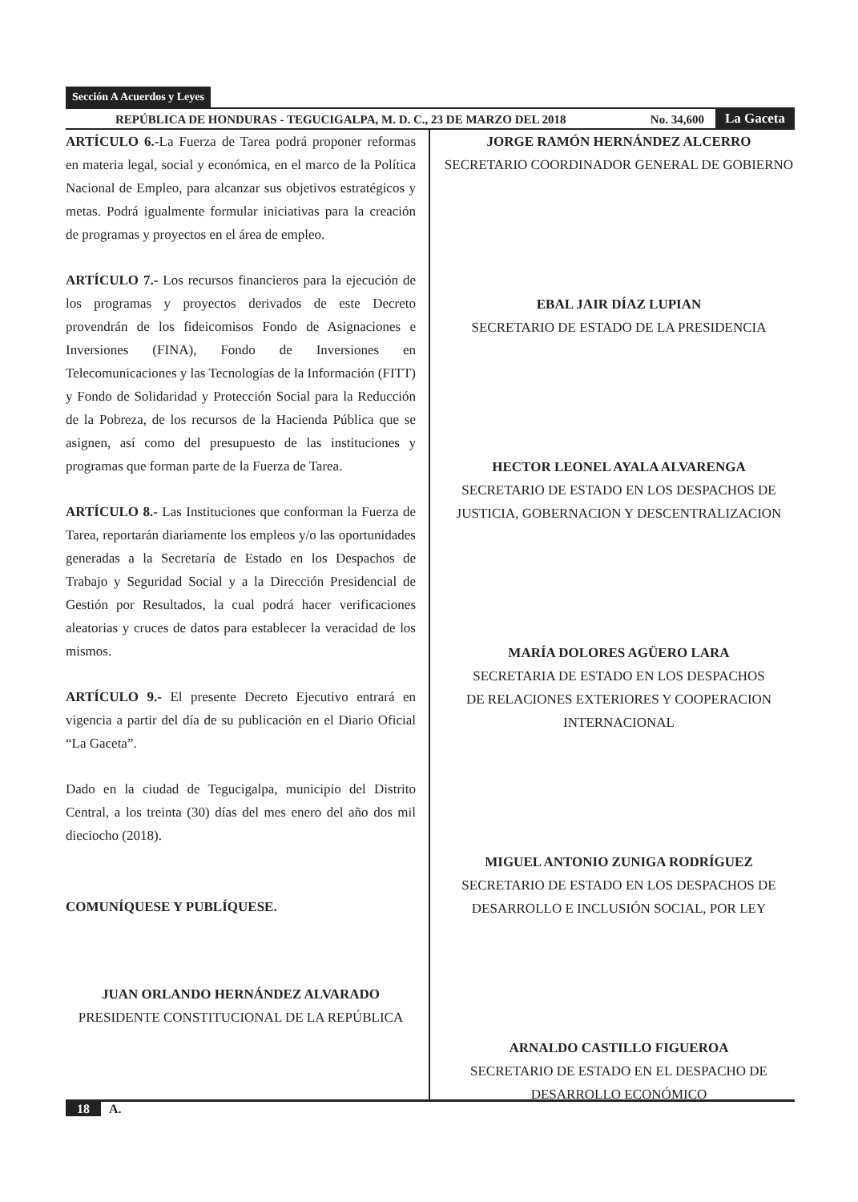Sección A Acuerdos y Leyes
REPÚBLICA DE HONDURAS - TEGUCIGALPA, M. D. C., 23 DE MARZO DEL 2018
No. 34,600
La Gaceta
ARTÍCULO 6.-La Fuerza de Tarea podrá proponer reformas en materia legal, social y económica, en el marco de la Política Nacional de Empleo, para alcanzar sus objetivos estratégicos y metas. Podrá igualmente formular iniciativas para la creación de programas y proyectos en el área de empleo.
ARTÍCULO 7.- Los recursos financieros para la ejecución de los programas y proyectos derivados de este Decreto provendrán de los fideicomisos Fondo de Asignaciones e Inversiones (FINA), Fondo de Inversiones en Telecomunicaciones y las Tecnologías de la Información (FITT) y Fondo de Solidaridad y Protección Social para la Reducción de la Pobreza, de los recursos de la Hacienda Pública que se asignen, así como del presupuesto de las instituciones y programas que forman parte de la Fuerza de Tarea.
ARTÍCULO 8.- Las Instituciones que conforman la Fuerza de Tarea, reportarán diariamente los empleos y/o las oportunidades generadas a la Secretaría de Estado en los Despachos de Trabajo y Seguridad Social y a la Dirección Presidencial de Gestión por Resultados, la cual podrá hacer verificaciones aleatorias y cruces de datos para establecer la veracidad de los mismos.
ARTÍCULO 9.- El presente Decreto Ejecutivo entrará en vigencia a partir del día de su publicación en el Diario Oficial “La Gaceta”.
Dado en la ciudad de Tegucigalpa, municipio del Distrito Central, a los treinta (30) días del mes enero del año dos mil dieciocho (2018).
COMUNÍQUESE Y PUBLÍQUESE.
JUAN ORLANDO HERNÁNDEZ ALVARADO
PRESIDENTE CONSTITUCIONAL DE LA REPÚBLICA
JORGE RAMÓN HERNÁNDEZ ALCERRO
SECRETARIO COORDINADOR GENERAL DE GOBIERNO
EBAL JAIR DÍAZ LUPIAN
SECRETARIO DE ESTADO DE LA PRESIDENCIA
HECTOR LEONEL AYALA ALVARENGA
SECRETARIO DE ESTADO EN LOS DESPACHOS DE JUSTICIA, GOBERNACION Y DESCENTRALIZACION
MARÍA DOLORES AGÜERO LARA
SECRETARIA DE ESTADO EN LOS DESPACHOS
DE RELACIONES EXTERIORES Y COOPERACION
INTERNACIONAL
MIGUEL ANTONIO ZUNIGA RODRÍGUEZ
SECRETARIO DE ESTADO EN LOS DESPACHOS DE DESARROLLO E INCLUSIÓN SOCIAL, POR LEY
ARNALDO CASTILLO FIGUEROA
SECRETARIO DE ESTADO EN EL DESPACHO DE DESARROLLO ECONÓMICO
18 A.